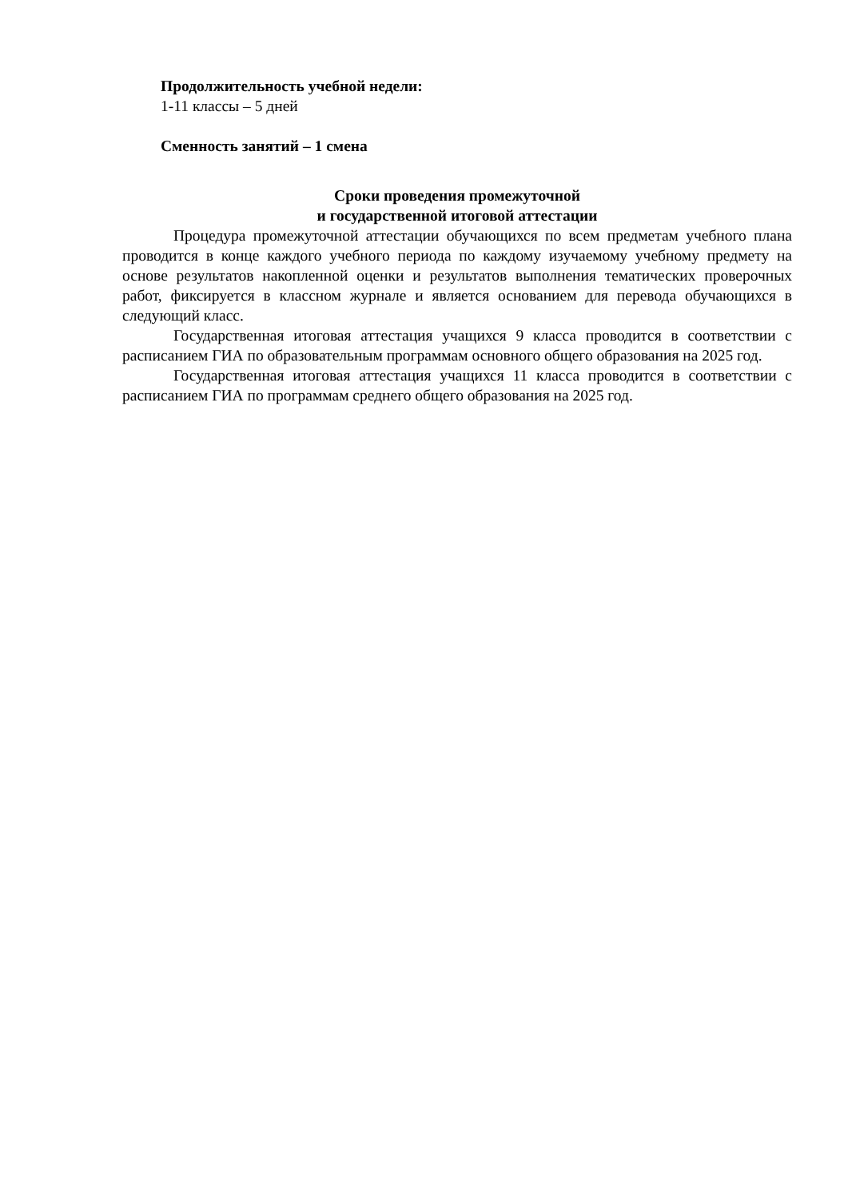Продолжительность учебной недели:
1-11 классы – 5 дней
Сменность занятий – 1 смена
Сроки проведения промежуточной
и государственной итоговой аттестации
Процедура промежуточной аттестации обучающихся по всем предметам учебного плана проводится в конце каждого учебного периода по каждому изучаемому учебному предмету на основе результатов накопленной оценки и результатов выполнения тематических проверочных работ, фиксируется в классном журнале и является основанием для перевода обучающихся в следующий класс.
Государственная итоговая аттестация учащихся 9 класса проводится в соответствии с расписанием ГИА по образовательным программам основного общего образования на 2025 год.
Государственная итоговая аттестация учащихся 11 класса проводится в соответствии с расписанием ГИА по программам среднего общего образования на 2025 год.